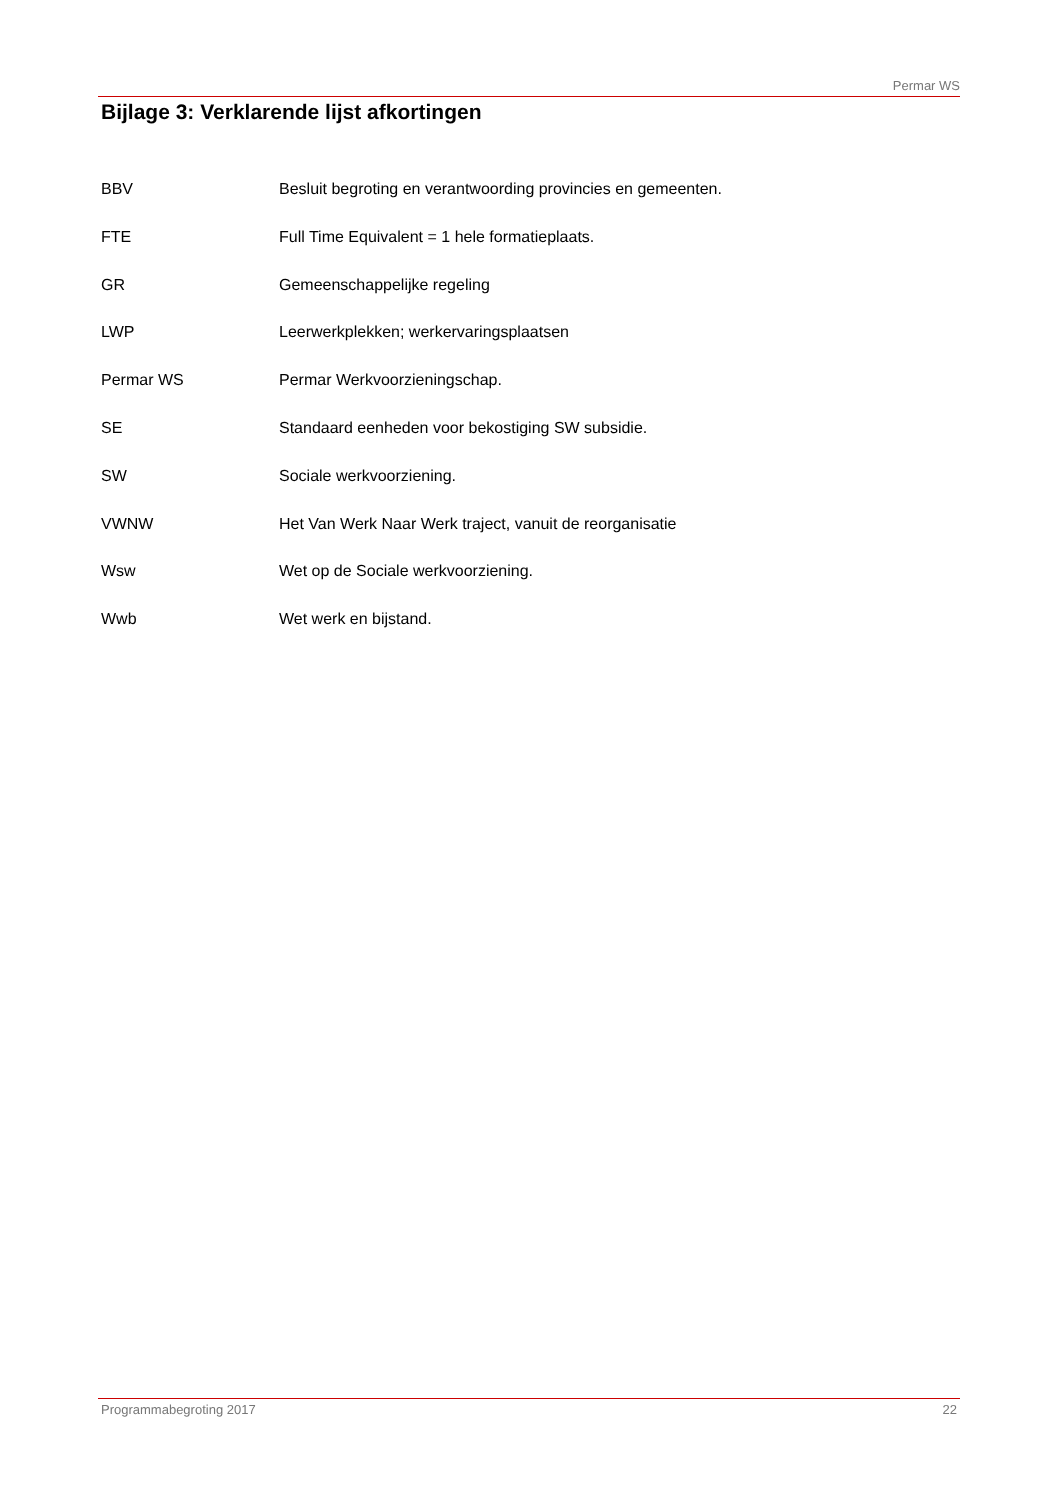Permar WS
Bijlage 3: Verklarende lijst afkortingen
BBV Besluit begroting en verantwoording provincies en gemeenten.
FTE Full Time Equivalent = 1 hele formatieplaats.
GR Gemeenschappelijke regeling
LWP Leerwerkplekken; werkervaringsplaatsen
Permar WS Permar Werkvoorzieningschap.
SE Standaard eenheden voor bekostiging SW subsidie.
SW Sociale werkvoorziening.
VWNW Het Van Werk Naar Werk traject, vanuit de reorganisatie
Wsw Wet op de Sociale werkvoorziening.
Wwb Wet werk en bijstand.
Programmabegroting 2017 22